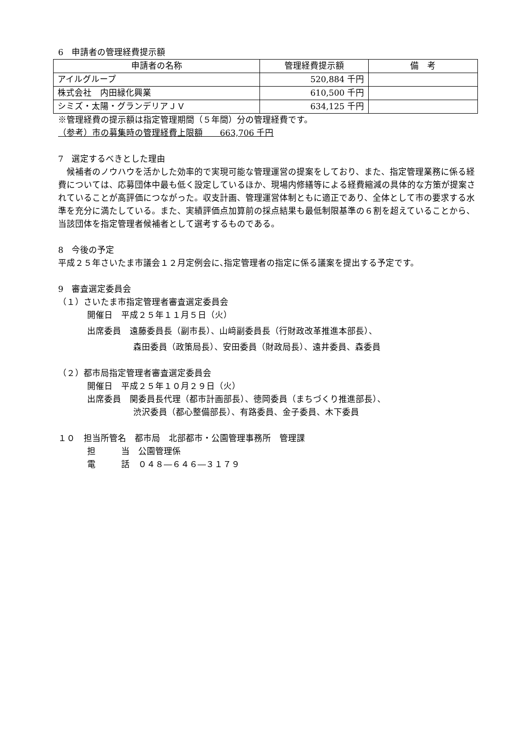6　申請者の管理経費提示額
| 申請者の名称 | 管理経費提示額 | 備 考 |
| --- | --- | --- |
| アイルグループ | 520,884 千円 | |
| 株式会社 内田緑化興業 | 610,500 千円 | |
| シミズ・太陽・グランデリアＪＶ | 634,125 千円 | |
※管理経費の提示額は指定管理期間（５年間）分の管理経費です。
（参考）市の募集時の管理経費上限額　　663,706 千円
7　選定するべきとした理由
　候補者のノウハウを活かした効率的で実現可能な管理運営の提案をしており、また、指定管理業務に係る経費については、応募団体中最も低く設定しているほか、現場内修繕等による経費縮減の具体的な方策が提案されていることが高評価につながった。収支計画、管理運営体制ともに適正であり、全体として市の要求する水準を充分に満たしている。また、実績評価点加算前の採点結果も最低制限基準の６割を超えていることから、当該団体を指定管理者候補者として選考するものである。
8　今後の予定
平成２５年さいたま市議会１２月定例会に､指定管理者の指定に係る議案を提出する予定です。
9　審査選定委員会
（１）さいたま市指定管理者審査選定委員会
開催日　平成２５年１１月５日（火）
出席委員　遠藤委員長（副市長）、山﨑副委員長（行財政改革推進本部長）、
森田委員（政策局長）、安田委員（財政局長）、遠井委員、森委員
（２）都市局指定管理者審査選定委員会
開催日　平成２５年１０月２９日（火）
出席委員　関委員長代理（都市計画部長）、徳岡委員（まちづくり推進部長）、
渋沢委員（都心整備部長）、有路委員、金子委員、木下委員
１０　担当所管名　都市局　北部都市・公園管理事務所　管理課
担　　　当　公園管理係
電　　　話　０４８―６４６―３１７９